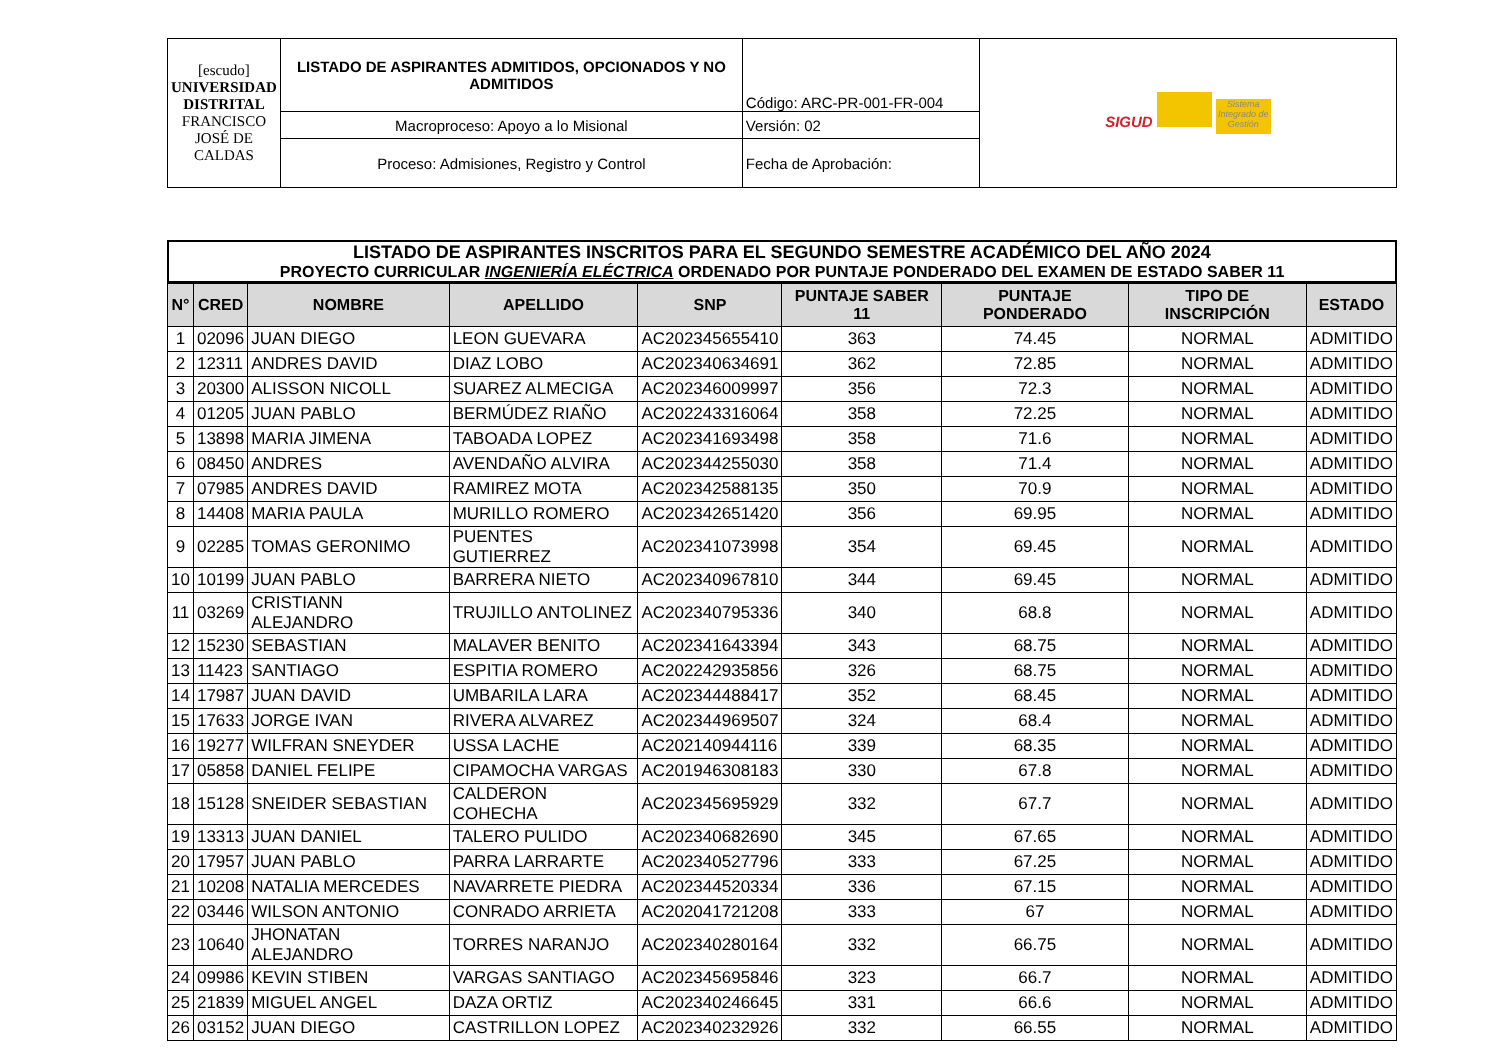| [escudo] UNIVERSIDAD DISTRITAL FRANCISCO JOSÉ DE CALDAS | LISTADO DE ASPIRANTES ADMITIDOS, OPCIONADOS Y NO ADMITIDOS | Código: ARC-PR-001-FR-004 | SIGUD Sistema Integrado de Gestión |
| | Macroproceso: Apoyo a lo Misional | Versión: 02 | |
| | Proceso: Admisiones, Registro y Control | Fecha de Aprobación: | |
LISTADO DE ASPIRANTES INSCRITOS PARA EL SEGUNDO SEMESTRE ACADÉMICO DEL AÑO 2024
PROYECTO CURRICULAR INGENIERÍA ELÉCTRICA ORDENADO POR PUNTAJE PONDERADO DEL EXAMEN DE ESTADO SABER 11
| N° | CRED | NOMBRE | APELLIDO | SNP | PUNTAJE SABER 11 | PUNTAJE PONDERADO | TIPO DE INSCRIPCIÓN | ESTADO |
| --- | --- | --- | --- | --- | --- | --- | --- | --- |
| 1 | 02096 | JUAN DIEGO | LEON GUEVARA | AC202345655410 | 363 | 74.45 | NORMAL | ADMITIDO |
| 2 | 12311 | ANDRES DAVID | DIAZ LOBO | AC202340634691 | 362 | 72.85 | NORMAL | ADMITIDO |
| 3 | 20300 | ALISSON NICOLL | SUAREZ ALMECIGA | AC202346009997 | 356 | 72.3 | NORMAL | ADMITIDO |
| 4 | 01205 | JUAN PABLO | BERMÚDEZ RIAÑO | AC202243316064 | 358 | 72.25 | NORMAL | ADMITIDO |
| 5 | 13898 | MARIA JIMENA | TABOADA LOPEZ | AC202341693498 | 358 | 71.6 | NORMAL | ADMITIDO |
| 6 | 08450 | ANDRES | AVENDAÑO ALVIRA | AC202344255030 | 358 | 71.4 | NORMAL | ADMITIDO |
| 7 | 07985 | ANDRES DAVID | RAMIREZ MOTA | AC202342588135 | 350 | 70.9 | NORMAL | ADMITIDO |
| 8 | 14408 | MARIA PAULA | MURILLO ROMERO | AC202342651420 | 356 | 69.95 | NORMAL | ADMITIDO |
| 9 | 02285 | TOMAS GERONIMO | PUENTES GUTIERREZ | AC202341073998 | 354 | 69.45 | NORMAL | ADMITIDO |
| 10 | 10199 | JUAN PABLO | BARRERA NIETO | AC202340967810 | 344 | 69.45 | NORMAL | ADMITIDO |
| 11 | 03269 | CRISTIANN ALEJANDRO | TRUJILLO ANTOLINEZ | AC202340795336 | 340 | 68.8 | NORMAL | ADMITIDO |
| 12 | 15230 | SEBASTIAN | MALAVER BENITO | AC202341643394 | 343 | 68.75 | NORMAL | ADMITIDO |
| 13 | 11423 | SANTIAGO | ESPITIA ROMERO | AC202242935856 | 326 | 68.75 | NORMAL | ADMITIDO |
| 14 | 17987 | JUAN DAVID | UMBARILA LARA | AC202344488417 | 352 | 68.45 | NORMAL | ADMITIDO |
| 15 | 17633 | JORGE IVAN | RIVERA ALVAREZ | AC202344969507 | 324 | 68.4 | NORMAL | ADMITIDO |
| 16 | 19277 | WILFRAN SNEYDER | USSA LACHE | AC202140944116 | 339 | 68.35 | NORMAL | ADMITIDO |
| 17 | 05858 | DANIEL FELIPE | CIPAMOCHA VARGAS | AC201946308183 | 330 | 67.8 | NORMAL | ADMITIDO |
| 18 | 15128 | SNEIDER SEBASTIAN | CALDERON COHECHA | AC202345695929 | 332 | 67.7 | NORMAL | ADMITIDO |
| 19 | 13313 | JUAN DANIEL | TALERO PULIDO | AC202340682690 | 345 | 67.65 | NORMAL | ADMITIDO |
| 20 | 17957 | JUAN PABLO | PARRA LARRARTE | AC202340527796 | 333 | 67.25 | NORMAL | ADMITIDO |
| 21 | 10208 | NATALIA MERCEDES | NAVARRETE PIEDRA | AC202344520334 | 336 | 67.15 | NORMAL | ADMITIDO |
| 22 | 03446 | WILSON ANTONIO | CONRADO ARRIETA | AC202041721208 | 333 | 67 | NORMAL | ADMITIDO |
| 23 | 10640 | JHONATAN ALEJANDRO | TORRES NARANJO | AC202340280164 | 332 | 66.75 | NORMAL | ADMITIDO |
| 24 | 09986 | KEVIN STIBEN | VARGAS SANTIAGO | AC202345695846 | 323 | 66.7 | NORMAL | ADMITIDO |
| 25 | 21839 | MIGUEL ANGEL | DAZA ORTIZ | AC202340246645 | 331 | 66.6 | NORMAL | ADMITIDO |
| 26 | 03152 | JUAN DIEGO | CASTRILLON LOPEZ | AC202340232926 | 332 | 66.55 | NORMAL | ADMITIDO |